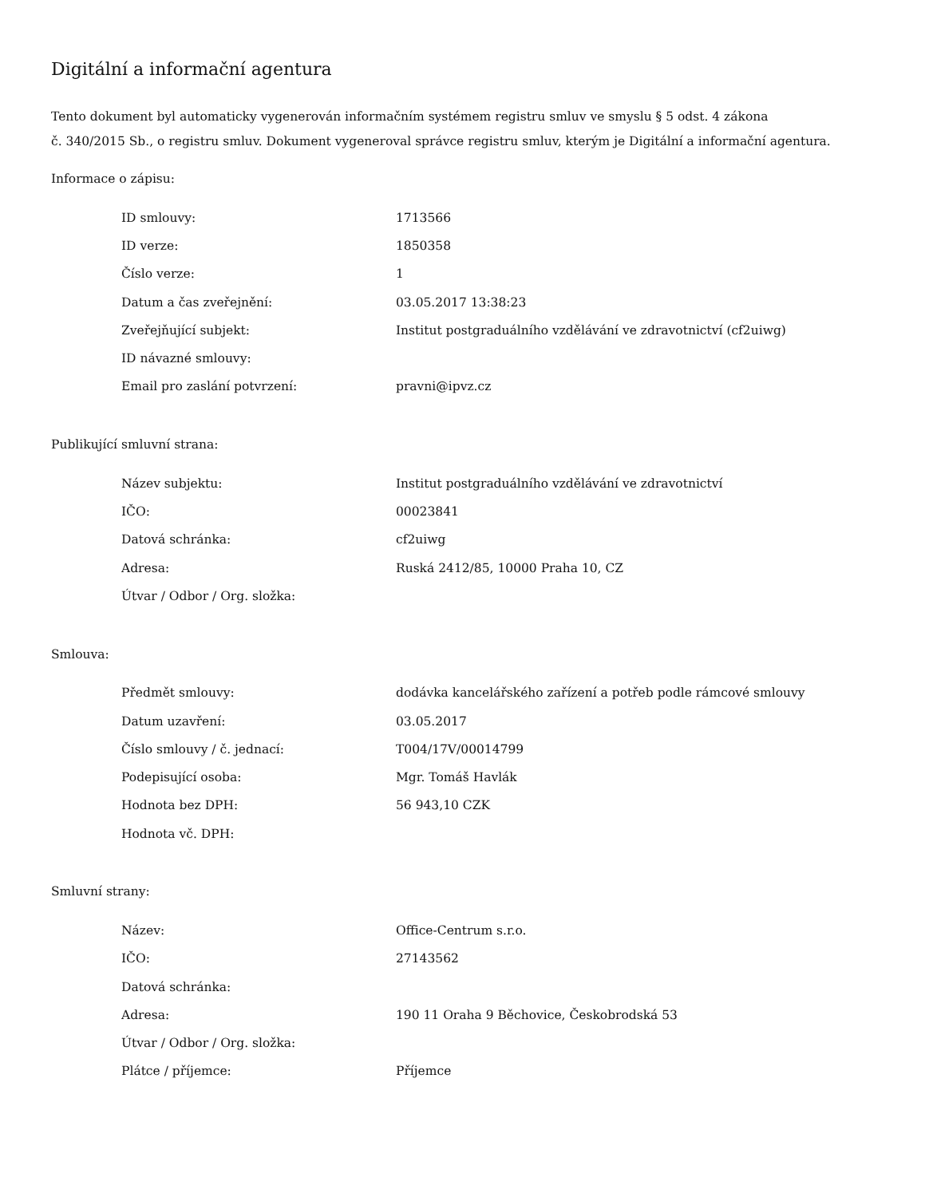Digitální a informační agentura
Tento dokument byl automaticky vygenerován informačním systémem registru smluv ve smyslu § 5 odst. 4 zákona
č. 340/2015 Sb., o registru smluv. Dokument vygeneroval správce registru smluv, kterým je Digitální a informační agentura.
Informace o zápisu:
| ID smlouvy: | 1713566 |
| ID verze: | 1850358 |
| Číslo verze: | 1 |
| Datum a čas zveřejnění: | 03.05.2017 13:38:23 |
| Zveřejňující subjekt: | Institut postgraduálního vzdělávání ve zdravotnictví (cf2uiwg) |
| ID návazné smlouvy: | |
| Email pro zaslání potvrzení: | pravni@ipvz.cz |
Publikující smluvní strana:
| Název subjektu: | Institut postgraduálního vzdělávání ve zdravotnictví |
| IČO: | 00023841 |
| Datová schránka: | cf2uiwg |
| Adresa: | Ruská 2412/85, 10000 Praha 10, CZ |
| Útvar / Odbor / Org. složka: | |
Smlouva:
| Předmět smlouvy: | dodávka kancelářského zařízení a potřeb podle rámcové smlouvy |
| Datum uzavření: | 03.05.2017 |
| Číslo smlouvy / č. jednací: | T004/17V/00014799 |
| Podepisující osoba: | Mgr. Tomáš Havlák |
| Hodnota bez DPH: | 56 943,10 CZK |
| Hodnota vč. DPH: | |
Smluvní strany:
| Název: | Office-Centrum s.r.o. |
| IČO: | 27143562 |
| Datová schránka: | |
| Adresa: | 190 11 Oraha 9 Běchovice, Českobrodská 53 |
| Útvar / Odbor / Org. složka: | |
| Plátce / příjemce: | Příjemce |